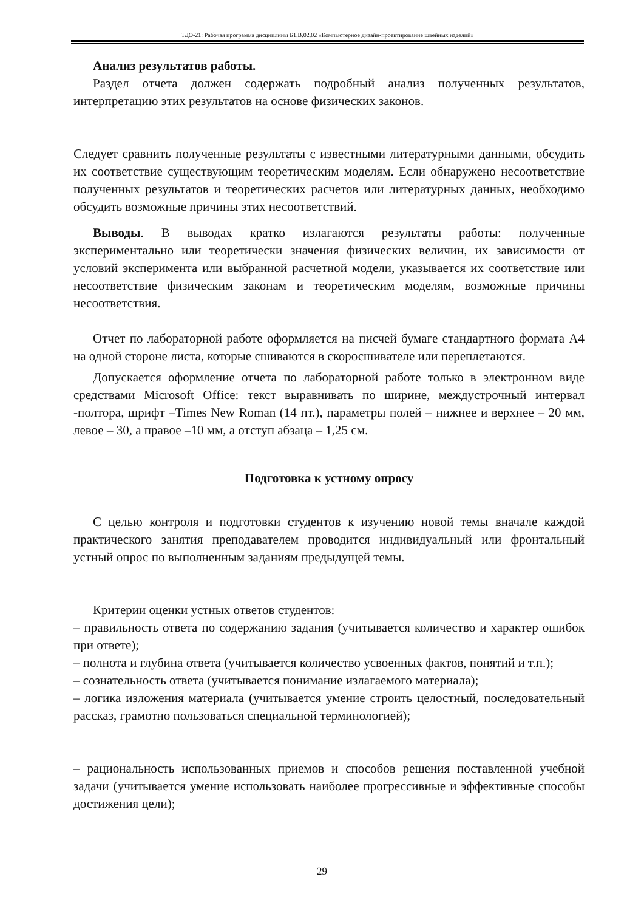ТДО-21: Рабочая программа дисциплины Б1.В.02.02 «Компьютерное дизайн-проектирование швейных изделий»
Анализ результатов работы.
Раздел отчета должен содержать подробный анализ полученных результатов, интерпретацию этих результатов на основе физических законов.
Следует сравнить полученные результаты с известными литературными данными, обсудить их соответствие существующим теоретическим моделям. Если обнаружено несоответствие полученных результатов и теоретических расчетов или литературных данных, необходимо обсудить возможные причины этих несоответствий.
Выводы. В выводах кратко излагаются результаты работы: полученные экспериментально или теоретически значения физических величин, их зависимости от условий эксперимента или выбранной расчетной модели, указывается их соответствие или несоответствие физическим законам и теоретическим моделям, возможные причины несоответствия.
Отчет по лабораторной работе оформляется на писчей бумаге стандартного формата А4 на одной стороне листа, которые сшиваются в скоросшивателе или переплетаются.
Допускается оформление отчета по лабораторной работе только в электронном виде средствами Microsoft Office: текст выравнивать по ширине, междустрочный интервал -полтора, шрифт –Times New Roman (14 пт.), параметры полей – нижнее и верхнее – 20 мм, левое – 30, а правое –10 мм, а отступ абзаца – 1,25 см.
Подготовка к устному опросу
С целью контроля и подготовки студентов к изучению новой темы вначале каждой практического занятия преподавателем проводится индивидуальный или фронтальный устный опрос по выполненным заданиям предыдущей темы.
Критерии оценки устных ответов студентов:
– правильность ответа по содержанию задания (учитывается количество и характер ошибок при ответе);
– полнота и глубина ответа (учитывается количество усвоенных фактов, понятий и т.п.);
– сознательность ответа (учитывается понимание излагаемого материала);
– логика изложения материала (учитывается умение строить целостный, последовательный рассказ, грамотно пользоваться специальной терминологией);
– рациональность использованных приемов и способов решения поставленной учебной задачи (учитывается умение использовать наиболее прогрессивные и эффективные способы достижения цели);
29